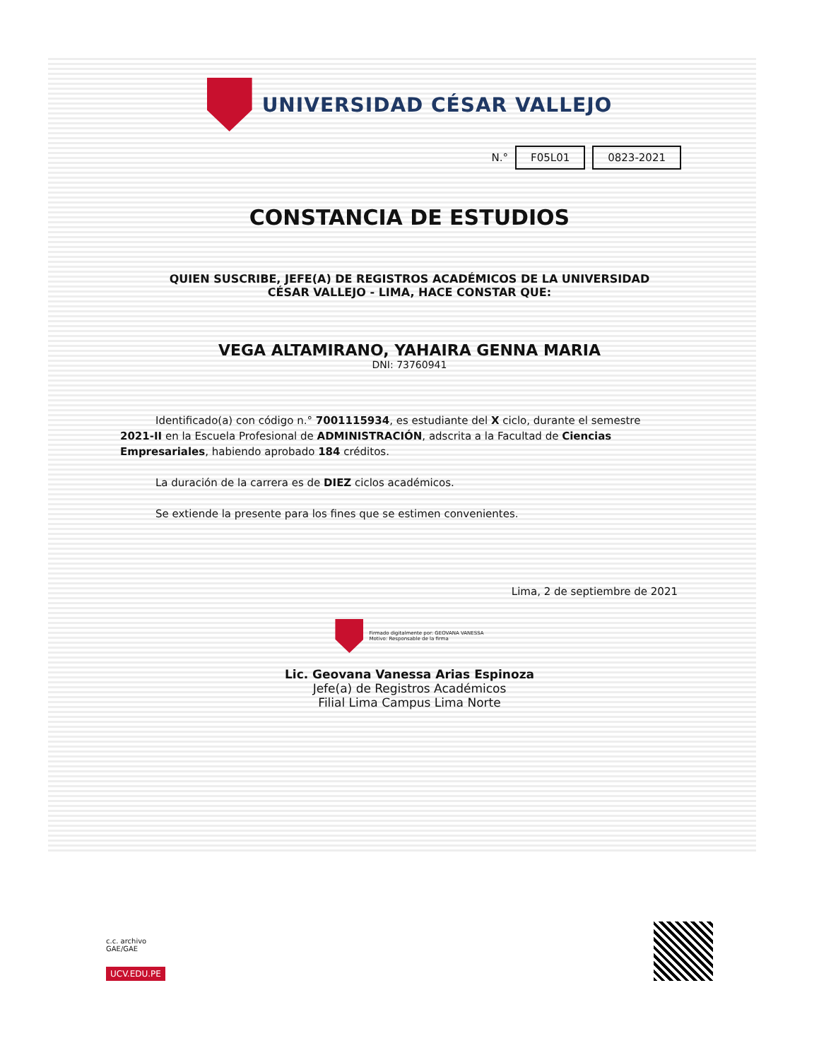UNIVERSIDAD CÉSAR VALLEJO
N.° F05L01 0823-2021
CONSTANCIA DE ESTUDIOS
QUIEN SUSCRIBE, JEFE(A) DE REGISTROS ACADÉMICOS DE LA UNIVERSIDAD
CÉSAR VALLEJO - LIMA, HACE CONSTAR QUE:
VEGA ALTAMIRANO, YAHAIRA GENNA MARIA
DNI: 73760941
Identificado(a) con código n.° 7001115934, es estudiante del X ciclo, durante el semestre 2021-II en la Escuela Profesional de ADMINISTRACIÓN, adscrita a la Facultad de Ciencias Empresariales, habiendo aprobado 184 créditos.
La duración de la carrera es de DIEZ ciclos académicos.
Se extiende la presente para los fines que se estimen convenientes.
Lima, 2 de septiembre de 2021
Firmado digitalmente por: GEOVANA VANESSA
Motivo: Responsable de la firma
Lic. Geovana Vanessa Arias Espinoza
Jefe(a) de Registros Académicos
Filial Lima Campus Lima Norte
c.c. archivo
GAE/GAE
UCV.EDU.PE